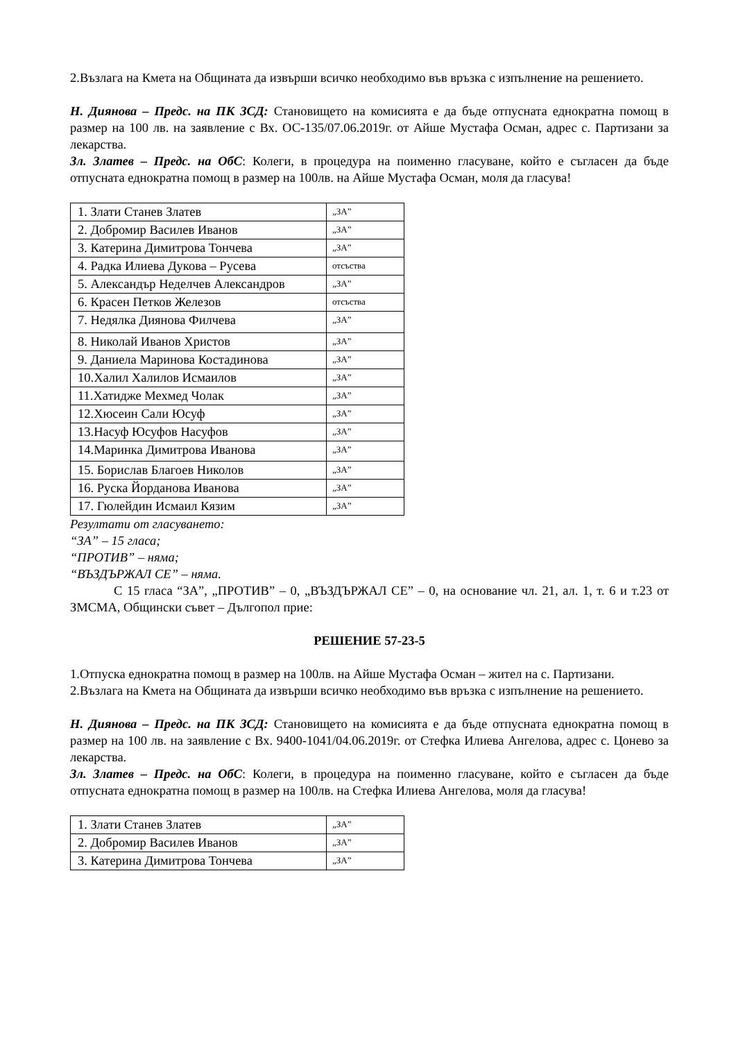2.Възлага на Кмета на Общината да извърши всичко необходимо във връзка с изпълнение на решението.
Н. Диянова – Предс. на ПК ЗСД: Становището на комисията е да бъде отпусната еднократна помощ в размер на 100 лв. на заявление с Вх. ОС-135/07.06.2019г. от Айше Мустафа Осман, адрес с. Партизани за лекарства.
Зл. Златев – Предс. на ОбС: Колеги, в процедура на поименно гласуване, който е съгласен да бъде отпусната еднократна помощ в размер на 100лв. на Айше Мустафа Осман, моля да гласува!
| 1. Злати Станев Златев | „ЗА” |
| 2. Добромир Василев Иванов | „ЗА” |
| 3. Катерина Димитрова Тончева | „ЗА” |
| 4. Радка Илиева Дукова – Русева | отсъства |
| 5. Александър Неделчев Александров | „ЗА” |
| 6. Красен Петков Железов | отсъства |
| 7. Недялка Диянова Филчева | „ЗА” |
| 8. Николай Иванов Христов | „ЗА” |
| 9. Даниела Маринова Костадинова | „ЗА” |
| 10.Халил Халилов Исмаилов | „ЗА” |
| 11.Хатидже Мехмед Чолак | „ЗА” |
| 12.Хюсеин Сали Юсуф | „ЗА” |
| 13.Насуф Юсуфов Насуфов | „ЗА” |
| 14.Маринка Димитрова Иванова | „ЗА” |
| 15. Борислав Благоев Николов | „ЗА” |
| 16. Руска Йорданова Иванова | „ЗА” |
| 17. Гюлейдин Исмаил Кязим | „ЗА” |
Резултати от гласуването:
“ЗА” – 15 гласа;
“ПРОТИВ” – няма;
“ВЪЗДЪРЖАЛ СЕ” – няма.
С 15 гласа “ЗА”, „ПРОТИВ” – 0, „ВЪЗДЪРЖАЛ СЕ” – 0, на основание чл. 21, ал. 1, т. 6 и т.23 от ЗМСМА, Общински съвет – Дългопол прие:
РЕШЕНИЕ 57-23-5
1.Отпуска еднократна помощ в размер на 100лв. на Айше Мустафа Осман – жител на с. Партизани.
2.Възлага на Кмета на Общината да извърши всичко необходимо във връзка с изпълнение на решението.
Н. Диянова – Предс. на ПК ЗСД: Становището на комисията е да бъде отпусната еднократна помощ в размер на 100 лв. на заявление с Вх. 9400-1041/04.06.2019г. от Стефка Илиева Ангелова, адрес с. Цонево за лекарства.
Зл. Златев – Предс. на ОбС: Колеги, в процедура на поименно гласуване, който е съгласен да бъде отпусната еднократна помощ в размер на 100лв. на Стефка Илиева Ангелова, моля да гласува!
| 1. Злати Станев Златев | „ЗА” |
| 2. Добромир Василев Иванов | „ЗА” |
| 3. Катерина Димитрова Тончева | „ЗА” |